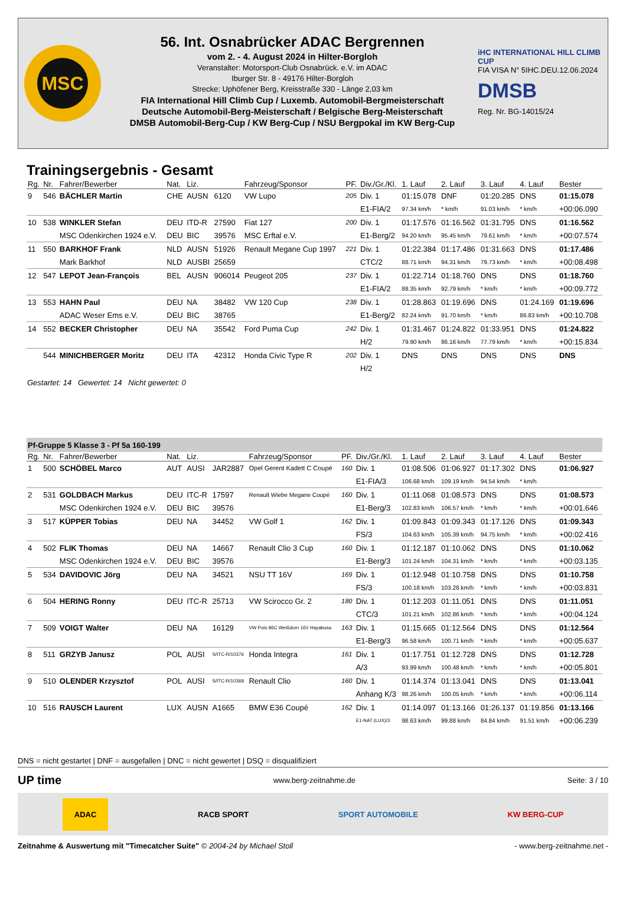MSC
56. Int. Osnabrücker ADAC Bergrennen
vom 2. - 4. August 2024 in Hilter-Borgloh
Veranstalter: Motorsport-Club Osnabrück. e.V. im ADAC
Iburger Str. 8 - 49176 Hilter-Borgloh
Strecke: Uphöfener Berg, Kreisstraße 330 - Länge 2,03 km
FIA International Hill Climb Cup / Luxemb. Automobil-Bergmeisterschaft
Deutsche Automobil-Berg-Meisterschaft / Belgische Berg-Meisterschaft
DMSB Automobil-Berg-Cup / KW Berg-Cup / NSU Bergpokal im KW Berg-Cup
iHC INTERNATIONAL HILL CLIMB CUP
FIA VISA N° 5IHC.DEU.12.06.2024
DMSB
Reg. Nr. BG-14015/24
Trainingsergebnis - Gesamt
| Rg. | Nr. | Fahrer/Bewerber | Nat. | Liz. | | Fahrzeug/Sponsor | PF. | Div./Gr./Kl. | 1. Lauf | 2. Lauf | 3. Lauf | 4. Lauf | Bester |
| --- | --- | --- | --- | --- | --- | --- | --- | --- | --- | --- | --- | --- | --- |
| 9 | 546 | BÄCHLER Martin | CHE | AUSN | 6120 | VW Lupo | 205 | Div. 1 | 01:15.078 | DNF | 01:20.285 | DNS | 01:15.078 |
| | | | | | | | | E1-FIA/2 | 97.34 km/h | * km/h | 91.03 km/h | * km/h | +00:06.090 |
| 10 | 538 | WINKLER Stefan | DEU | ITD-R | 27590 | Fiat 127 | 200 | Div. 1 | 01:17.576 | 01:16.562 | 01:31.795 | DNS | 01:16.562 |
| | | MSC Odenkirchen 1924 e.V. | DEU | BIC | 39576 | MSC Erftal e.V. | | E1-Berg/2 | 94.20 km/h | 95.45 km/h | 79.61 km/h | * km/h | +00:07.574 |
| 11 | 550 | BARKHOF Frank | NLD | AUSN | 51926 | Renault Megane Cup 1997 | 221 | Div. 1 | 01:22.384 | 01:17.486 | 01:31.663 | DNS | 01:17.486 |
| | | Mark Barkhof | NLD | AUSBI | 25659 | | | CTC/2 | 88.71 km/h | 94.31 km/h | 79.73 km/h | * km/h | +00:08.498 |
| 12 | 547 | LEPOT Jean-François | BEL | AUSN | 906014 | Peugeot 205 | 237 | Div. 1 | 01:22.714 | 01:18.760 | DNS | DNS | 01:18.760 |
| | | | | | | | | E1-FIA/2 | 88.35 km/h | 92.79 km/h | * km/h | * km/h | +00:09.772 |
| 13 | 553 | HAHN Paul | DEU | NA | 38482 | VW 120 Cup | 238 | Div. 1 | 01:28.863 | 01:19.696 | DNS | 01:24.169 | 01:19.696 |
| | | ADAC Weser Ems e.V. | DEU | BIC | 38765 | | | E1-Berg/2 | 82.24 km/h | 91.70 km/h | * km/h | 86.83 km/h | +00:10.708 |
| 14 | 552 | BECKER Christopher | DEU | NA | 35542 | Ford Puma Cup | 242 | Div. 1 | 01:31.467 | 01:24.822 | 01:33.951 | DNS | 01:24.822 |
| | | | | | | | | H/2 | 79.90 km/h | 86.16 km/h | 77.79 km/h | * km/h | +00:15.834 |
| | 544 | MINICHBERGER Moritz | DEU | ITA | 42312 | Honda Civic Type R | 202 | Div. 1 | DNS | DNS | DNS | DNS | DNS |
| | | | | | | | | H/2 | | | | | |
Gestartet: 14 Gewertet: 14 Nicht gewertet: 0
| Pf-Gruppe 5 Klasse 3 - Pf 5a 160-199 | | | | | | | | | | | | | |
| Rg. | Nr. | Fahrer/Bewerber | Nat. | Liz. | | Fahrzeug/Sponsor | PF. | Div./Gr./Kl. | 1. Lauf | 2. Lauf | 3. Lauf | 4. Lauf | Bester |
| 1 | 500 | SCHÖBEL Marco | AUT | AUSI | JAR2887 | Opel Gerent Kadett C Coupé | 160 | Div. 1 | 01:08.506 | 01:06.927 | 01:17.302 | DNS | 01:06.927 |
| | | | | | | | | E1-FIA/3 | 106.68 km/h | 109.19 km/h | 94.54 km/h | * km/h | |
| 2 | 531 | GOLDBACH Markus | DEU | ITC-R | 17597 | Renault Wiebe Megane Coupé | 160 | Div. 1 | 01:11.068 | 01:08.573 | DNS | DNS | 01:08.573 |
| | | MSC Odenkirchen 1924 e.V. | DEU | BIC | 39576 | | | E1-Berg/3 | 102.83 km/h | 106.57 km/h | * km/h | * km/h | +00:01.646 |
| 3 | 517 | KÜPPER Tobias | DEU | NA | 34452 | VW Golf 1 | 162 | Div. 1 | 01:09.843 | 01:09.343 | 01:17.126 | DNS | 01:09.343 |
| | | | | | | | | FS/3 | 104.63 km/h | 105.39 km/h | 94.75 km/h | * km/h | +00:02.416 |
| 4 | 502 | FLIK Thomas | DEU | NA | 14667 | Renault Clio 3 Cup | 160 | Div. 1 | 01:12.187 | 01:10.062 | DNS | DNS | 01:10.062 |
| | | MSC Odenkirchen 1924 e.V. | DEU | BIC | 39576 | | | E1-Berg/3 | 101.24 km/h | 104.31 km/h | * km/h | * km/h | +00:03.135 |
| 5 | 534 | DAVIDOVIC Jörg | DEU | NA | 34521 | NSU TT 16V | 169 | Div. 1 | 01:12.948 | 01:10.758 | DNS | DNS | 01:10.758 |
| | | | | | | | | FS/3 | 100.18 km/h | 103.28 km/h | * km/h | * km/h | +00:03.831 |
| 6 | 504 | HERING Ronny | DEU | ITC-R | 25713 | VW Scirocco Gr. 2 | 180 | Div. 1 | 01:12.203 | 01:11.051 | DNS | DNS | 01:11.051 |
| | | | | | | | | CTC/3 | 101.21 km/h | 102.86 km/h | * km/h | * km/h | +00:04.124 |
| 7 | 509 | VOIGT Walter | DEU | NA | 16129 | VW Polo 86C Weißdorn 16V Hayabusa | 163 | Div. 1 | 01:15.665 | 01:12.564 | DNS | DNS | 01:12.564 |
| | | | | | | | | E1-Berg/3 | 96.58 km/h | 100.71 km/h | * km/h | * km/h | +00:05.637 |
| 8 | 511 | GRZYB Janusz | POL | AUSI | S/ITC-R/10376 | Honda Integra | 161 | Div. 1 | 01:17.751 | 01:12.728 | DNS | DNS | 01:12.728 |
| | | | | | | | | A/3 | 93.99 km/h | 100.48 km/h | * km/h | * km/h | +00:05.801 |
| 9 | 510 | OLENDER Krzysztof | POL | AUSI | S/ITC-R/10368 | Renault Clio | 160 | Div. 1 | 01:14.374 | 01:13.041 | DNS | DNS | 01:13.041 |
| | | | | | | | | Anhang K/3 | 98.26 km/h | 100.05 km/h | * km/h | * km/h | +00:06.114 |
| 10 | 516 | RAUSCH Laurent | LUX | AUSN | A1665 | BMW E36 Coupé | 162 | Div. 1 | 01:14.097 | 01:13.166 | 01:26.137 | 01:19.856 | 01:13.166 |
| | | | | | | | | E1-NAT (LUX)/3 | 98.63 km/h | 99.88 km/h | 84.84 km/h | 91.51 km/h | +00:06.239 |
DNS = nicht gestartet | DNF = ausgefallen | DNC = nicht gewertet | DSQ = disqualifiziert
UP time www.berg-zeitnahme.de Seite: 3 / 10
ADAC RACB SPORT SPORT AUTOMOBILE KW BERG-CUP
Zeitnahme & Auswertung mit "Timecatcher Suite" © 2004-24 by Michael Stoll - www.berg-zeitnahme.net -